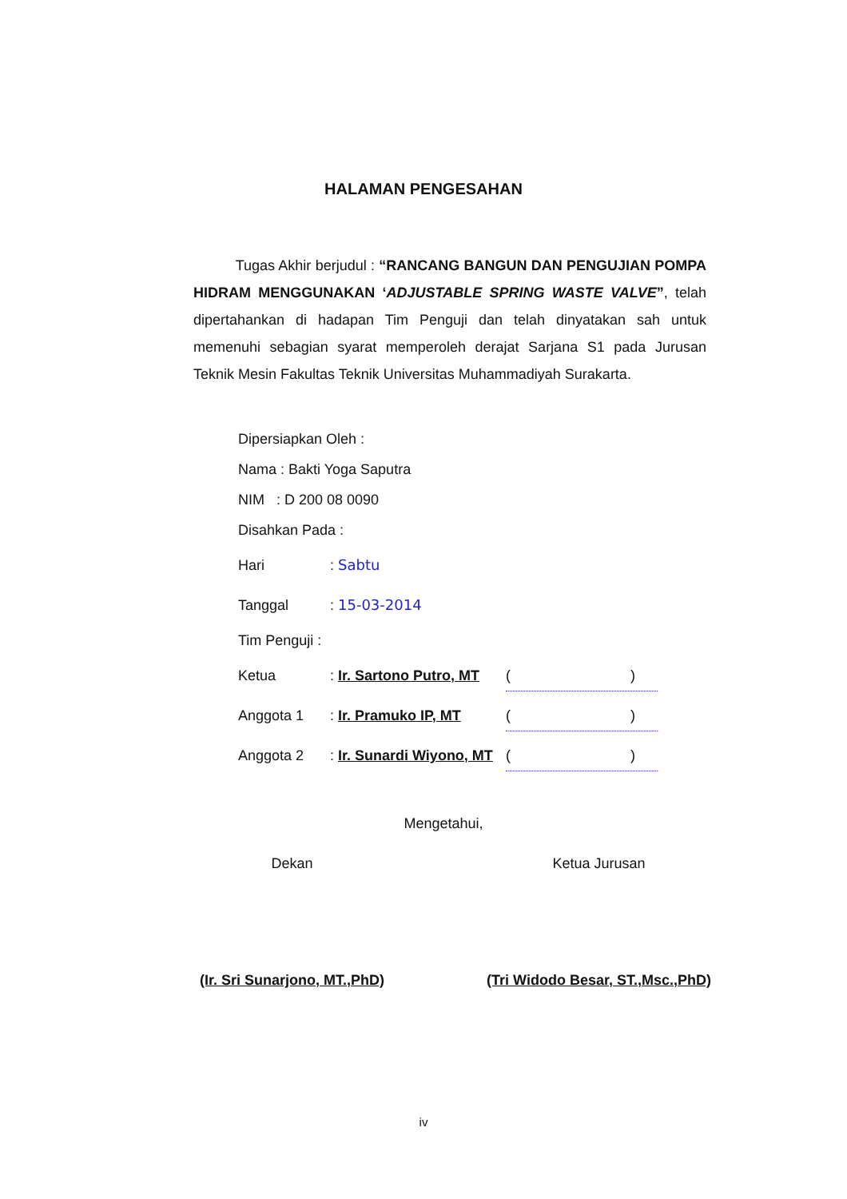HALAMAN PENGESAHAN
Tugas Akhir berjudul : “RANCANG BANGUN DAN PENGUJIAN POMPA HIDRAM MENGGUNAKAN ‘ADJUSTABLE SPRING WASTE VALVE”, telah dipertahankan di hadapan Tim Penguji dan telah dinyatakan sah untuk memenuhi sebagian syarat memperoleh derajat Sarjana S1 pada Jurusan Teknik Mesin Fakultas Teknik Universitas Muhammadiyah Surakarta.
Dipersiapkan Oleh :
Nama : Bakti Yoga Saputra
NIM : D 200 08 0090
Disahkan Pada :
Hari: Sabtu
Tanggal: 15-03-2014
Tim Penguji :
Ketua: Ir. Sartono Putro, MT ( )
Anggota 1: Ir. Pramuko IP, MT ( )
Anggota 2: Ir. Sunardi Wiyono, MT ( )
Mengetahui,
Dekan
(Ir. Sri Sunarjono, MT.,PhD)
Ketua Jurusan
(Tri Widodo Besar, ST.,Msc.,PhD)
iv